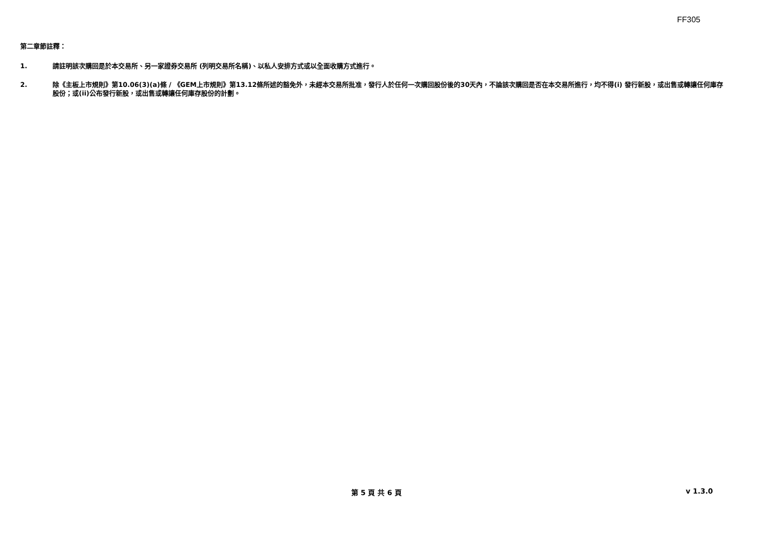FF305
第二章節註釋：
1. 請註明該次購回是於本交易所、另一家證券交易所 (列明交易所名稱)、以私人安排方式或以全面收購方式進行。
2. 除《主板上市規則》第10.06(3)(a)條 / 《GEM上市規則》第13.12條所述的豁免外，未經本交易所批准，發行人於任何一次購回股份後的30天內，不論該次購回是否在本交易所進行，均不得(i) 發行新股，或出售或轉讓任何庫存股份；或(ii)公布發行新股，或出售或轉讓任何庫存股份的計劃。
第 5 頁 共 6 頁 v 1.3.0